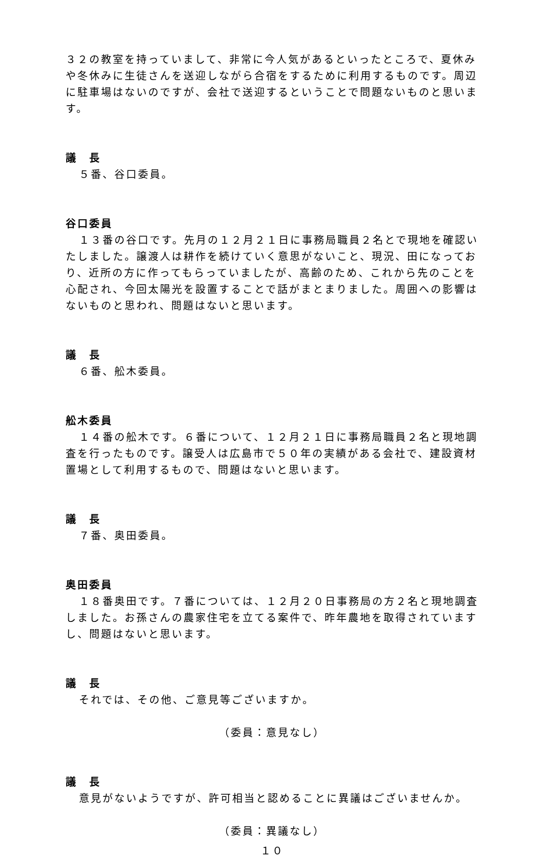３２の教室を持っていまして、非常に今人気があるといったところで、夏休みや冬休みに生徒さんを送迎しながら合宿をするために利用するものです。周辺に駐車場はないのですが、会社で送迎するということで問題ないものと思います。
議　長
５番、谷口委員。
谷口委員
１３番の谷口です。先月の１２月２１日に事務局職員２名とで現地を確認いたしました。譲渡人は耕作を続けていく意思がないこと、現況、田になっており、近所の方に作ってもらっていましたが、高齢のため、これから先のことを心配され、今回太陽光を設置することで話がまとまりました。周囲への影響はないものと思われ、問題はないと思います。
議　長
６番、舩木委員。
舩木委員
１４番の舩木です。６番について、１２月２１日に事務局職員２名と現地調査を行ったものです。譲受人は広島市で５０年の実績がある会社で、建設資材置場として利用するもので、問題はないと思います。
議　長
７番、奥田委員。
奥田委員
１８番奥田です。７番については、１２月２０日事務局の方２名と現地調査しました。お孫さんの農家住宅を立てる案件で、昨年農地を取得されていますし、問題はないと思います。
議　長
それでは、その他、ご意見等ございますか。
（委員：意見なし）
議　長
意見がないようですが、許可相当と認めることに異議はございませんか。
（委員：異議なし）
１０